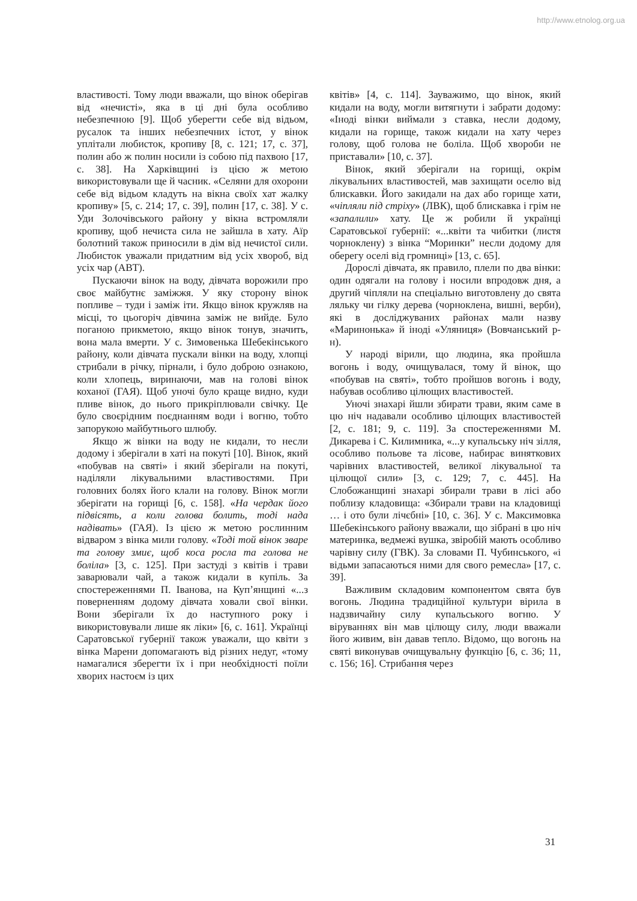http://www.etnolog.org.ua
властивості. Тому люди вважали, що вінок оберігав від «нечисті», яка в ці дні була особливо небезпечною [9]. Щоб уберегти себе від відьом, русалок та інших небезпечних істот, у вінок уплітали любисток, кропиву [8, с. 121; 17, с. 37], полин або ж полин носили із собою під пахвою [17, с. 38]. На Харківщині із цією ж метою використовували ще й часник. «Селяни для охорони себе від відьом кладуть на вікна своїх хат жалку кропиву» [5, с. 214; 17, с. 39], полин [17, с. 38]. У с. Уди Золочівського району у вікна встромляли кропиву, щоб нечиста сила не зайшла в хату. Аїр болотний також приносили в дім від нечистої сили. Любисток уважали придатним від усіх хвороб, від усіх чар (АВТ).
Пускаючи вінок на воду, дівчата ворожили про своє майбутнє заміжжя. У яку сторону вінок попливе – туди і заміж іти. Якщо вінок кружляв на місці, то цьогоріч дівчина заміж не вийде. Було поганою прикметою, якщо вінок тонув, значить, вона мала вмерти. У с. Зимовенька Шебекінського району, коли дівчата пускали вінки на воду, хлопці стрибали в річку, пірнали, і було доброю ознакою, коли хлопець, виринаючи, мав на голові вінок коханої (ГАЯ). Щоб уночі було краще видно, куди пливе вінок, до нього прикріплювали свічку. Це було своєрідним поєднанням води і вогню, тобто запорукою майбутнього шлюбу.
Якщо ж вінки на воду не кидали, то несли додому і зберігали в хаті на покуті [10]. Вінок, який «побував на святі» і який зберігали на покуті, наділяли лікувальними властивостями. При головних болях його клали на голову. Вінок могли зберігати на горищі [6, с. 158]. «На чердак його підвісять, а коли голова болить, тоді нада надівать» (ГАЯ). Із цією ж метою рослинним відваром з вінка мили голову. «Тоді той вінок зваре та голову змиє, щоб коса росла та голова не боліла» [3, с. 125]. При застуді з квітів і трави заварювали чай, а також кидали в купіль. За спостереженнями П. Іванова, на Куп’янщині «...з поверненням додому дівчата ховали свої вінки. Вони зберігали їх до наступного року і використовували лише як ліки» [6, с. 161]. Українці Саратовської губернії також уважали, що квіти з вінка Марени допомагають від різних недуг, «тому намагалися зберегти їх і при необхідності поїли хворих настоєм із цих
квітів» [4, с. 114]. Зауважимо, що вінок, який кидали на воду, могли витягнути і забрати додому: «Іноді вінки виймали з ставка, несли додому, кидали на горище, також кидали на хату через голову, щоб голова не боліла. Щоб хвороби не приставали» [10, с. 37].
Вінок, який зберігали на горищі, окрім лікувальних властивостей, мав захищати оселю від блискавки. Його закидали на дах або горище хати, «чіпляли під стріху» (ЛВК), щоб блискавка і грім не «запалили» хату. Це ж робили й українці Саратовської губернії: «...квіти та чибитки (листя чорноклену) з вінка “Моринки” несли додому для оберегу оселі від громниці» [13, с. 65].
Дорослі дівчата, як правило, плели по два вінки: один одягали на голову і носили впродовж дня, а другий чіпляли на спеціально виготовлену до свята ляльку чи гілку дерева (чорноклена, вишні, верби), які в досліджуваних районах мали назву «Маринонька» й іноді «Уляниця» (Вовчанський р-н).
У народі вірили, що людина, яка пройшла вогонь і воду, очищувалася, тому й вінок, що «побував на святі», тобто пройшов вогонь і воду, набував особливо цілющих властивостей.
Уночі знахарі йшли збирати трави, яким саме в цю ніч надавали особливо цілющих властивостей [2, с. 181; 9, с. 119]. За спостереженнями М. Дикарева і С. Килимника, «...у купальську ніч зілля, особливо польове та лісове, набирає виняткових чарівних властивостей, великої лікувальної та цілющої сили» [3, с. 129; 7, с. 445]. На Слобожанщині знахарі збирали трави в лісі або поблизу кладовища: «Збирали трави на кладовищі … і ото були лічєбні» [10, с. 36]. У с. Максимовка Шебекінського району вважали, що зібрані в цю ніч материнка, ведмежі вушка, звіробій мають особливо чарівну силу (ГВК). За словами П. Чубинського, «і відьми запасаються ними для свого ремесла» [17, с. 39].
Важливим складовим компонентом свята був вогонь. Людина традиційної культури вірила в надзвичайну силу купальського вогню. У віруваннях він мав цілющу силу, люди вважали його живим, він давав тепло. Відомо, що вогонь на святі виконував очищувальну функцію [6, с. 36; 11, с. 156; 16]. Стрибання через
31